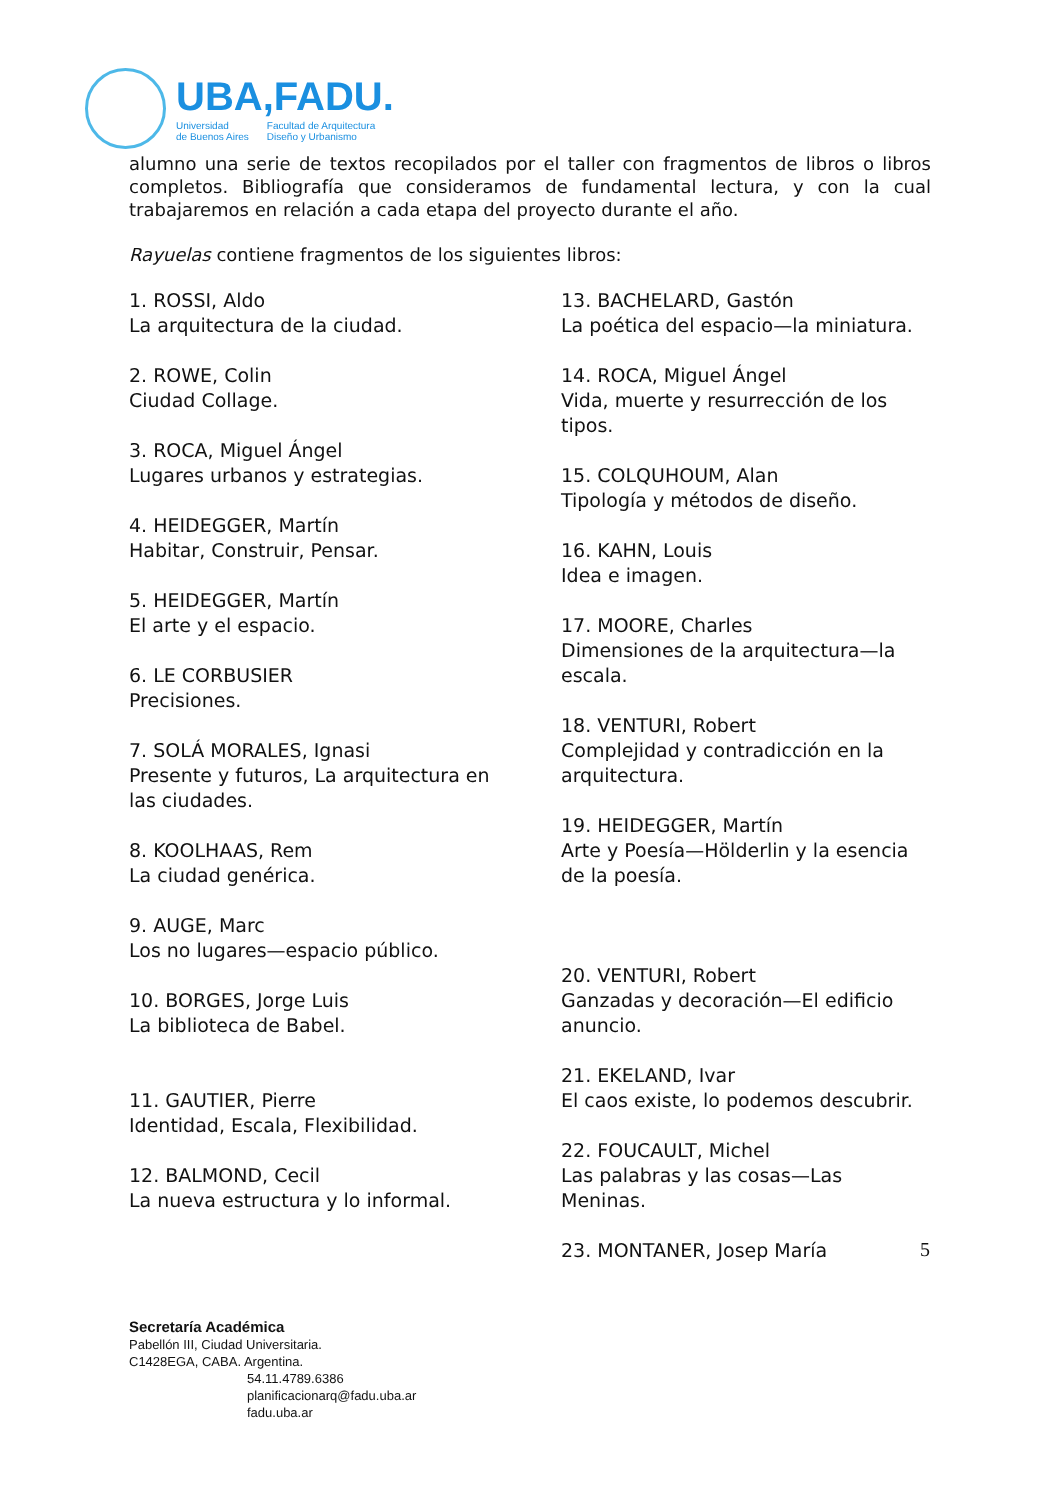UBA,FADU.
Universidad
de Buenos Aires Facultad de Arquitectura
Diseño y Urbanismo
alumno una serie de textos recopilados por el taller con fragmentos de libros o libros completos. Bibliografía que consideramos de fundamental lectura, y con la cual trabajaremos en relación a cada etapa del proyecto durante el año.
Rayuelas contiene fragmentos de los siguientes libros:
1. ROSSI, Aldo
La arquitectura de la ciudad.
2. ROWE, Colin
Ciudad Collage.
3. ROCA, Miguel Ángel
Lugares urbanos y estrategias.
4. HEIDEGGER, Martín
Habitar, Construir, Pensar.
5. HEIDEGGER, Martín
El arte y el espacio.
6. LE CORBUSIER
Precisiones.
7. SOLÁ MORALES, Ignasi
Presente y futuros, La arquitectura en las ciudades.
8. KOOLHAAS, Rem
La ciudad genérica.
9. AUGE, Marc
Los no lugares—espacio público.
10. BORGES, Jorge Luis
La biblioteca de Babel.
11. GAUTIER, Pierre
Identidad, Escala, Flexibilidad.
12. BALMOND, Cecil
La nueva estructura y lo informal.
13. BACHELARD, Gastón
La poética del espacio—la miniatura.
14. ROCA, Miguel Ángel
Vida, muerte y resurrección de los tipos.
15. COLQUHOUM, Alan
Tipología y métodos de diseño.
16. KAHN, Louis
Idea e imagen.
17. MOORE, Charles
Dimensiones de la arquitectura—la escala.
18. VENTURI, Robert
Complejidad y contradicción en la arquitectura.
19. HEIDEGGER, Martín
Arte y Poesía—Hölderlin y la esencia de la poesía.
20. VENTURI, Robert
Ganzadas y decoración—El edificio anuncio.
21. EKELAND, Ivar
El caos existe, lo podemos descubrir.
22. FOUCAULT, Michel
Las palabras y las cosas—Las Meninas.
23. MONTANER, Josep María
5
Secretaría Académica
Pabellón III, Ciudad Universitaria.
C1428EGA, CABA. Argentina.
54.11.4789.6386
planificacionarq@fadu.uba.ar
fadu.uba.ar